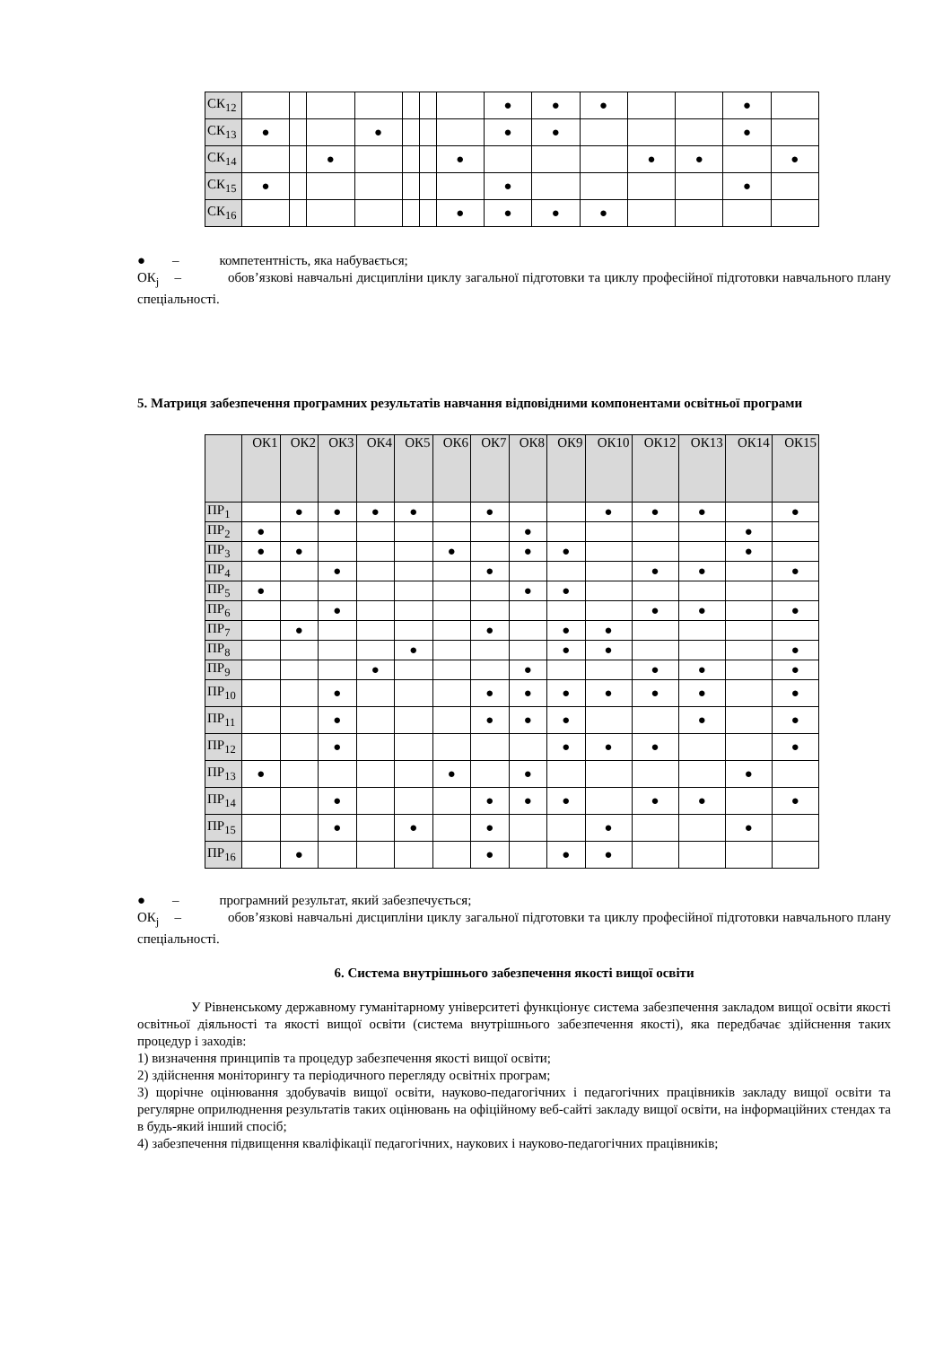| СК<sub>12</sub> | | | | | | | | ● | ● | ● | | | ● | |
| СК<sub>13</sub> | ● | | | ● | | | | ● | ● | | | | ● | |
| СК<sub>14</sub> | | | ● | | | | ● | | | | ● | ● | | ● |
| СК<sub>15</sub> | ● | | | | | | | ● | | | | | ● | |
| СК<sub>16</sub> | | | | | | | ● | ● | ● | ● | | | | |
● – компетентність, яка набувається;
ОК<sub>j</sub> – обов’язкові навчальні дисципліни циклу загальної підготовки та циклу професійної підготовки навчального плану спеціальності.
5. Матриця забезпечення програмних результатів навчання відповідними компонентами освітньої програми
| | ОК1 | ОК2 | ОК3 | ОК4 | ОК5 | ОК6 | ОК7 | ОК8 | ОК9 | ОК10 | ОК12 | ОК13 | ОК14 | ОК15 |
| --- | --- | --- | --- | --- | --- | --- | --- | --- | --- | --- | --- | --- | --- | --- |
| ПР<sub>1</sub> | | ● | ● | ● | ● | | ● | | | ● | ● | ● | | ● |
| ПР<sub>2</sub> | ● | | | | | | | ● | | | | | ● | |
| ПР<sub>3</sub> | ● | ● | | | | ● | | ● | ● | | | | ● | |
| ПР<sub>4</sub> | | | ● | | | | ● | | | | ● | ● | | ● |
| ПР<sub>5</sub> | ● | | | | | | | ● | ● | | | | | |
| ПР<sub>6</sub> | | | ● | | | | | | | | ● | ● | | ● |
| ПР<sub>7</sub> | | ● | | | | | ● | | ● | ● | | | | |
| ПР<sub>8</sub> | | | | | ● | | | | ● | ● | | | | ● |
| ПР<sub>9</sub> | | | | ● | | | | ● | | | ● | ● | | ● |
| ПР<sub>10</sub> | | | ● | | | | ● | ● | ● | ● | ● | ● | | ● |
| ПР<sub>11</sub> | | | ● | | | | ● | ● | ● | | | ● | | ● |
| ПР<sub>12</sub> | | | ● | | | | | | ● | ● | ● | | | ● |
| ПР<sub>13</sub> | ● | | | | | ● | | ● | | | | | ● | |
| ПР<sub>14</sub> | | | ● | | | | ● | ● | ● | | ● | ● | | ● |
| ПР<sub>15</sub> | | | ● | | ● | | ● | | | ● | | | ● | |
| ПР<sub>16</sub> | | ● | | | | | ● | | ● | ● | | | | |
● – програмний результат, який забезпечується;
ОК<sub>j</sub> – обов’язкові навчальні дисципліни циклу загальної підготовки та циклу професійної підготовки навчального плану спеціальності.
6. Система внутрішнього забезпечення якості вищої освіти
У Рівненському державному гуманітарному університеті функціонує система забезпечення закладом вищої освіти якості освітньої діяльності та якості вищої освіти (система внутрішнього забезпечення якості), яка передбачає здійснення таких процедур і заходів:
1) визначення принципів та процедур забезпечення якості вищої освіти;
2) здійснення моніторингу та періодичного перегляду освітніх програм;
3) щорічне оцінювання здобувачів вищої освіти, науково-педагогічних і педагогічних працівників закладу вищої освіти та регулярне оприлюднення результатів таких оцінювань на офіційному веб-сайті закладу вищої освіти, на інформаційних стендах та в будь-який інший спосіб;
4) забезпечення підвищення кваліфікації педагогічних, наукових і науково-педагогічних працівників;